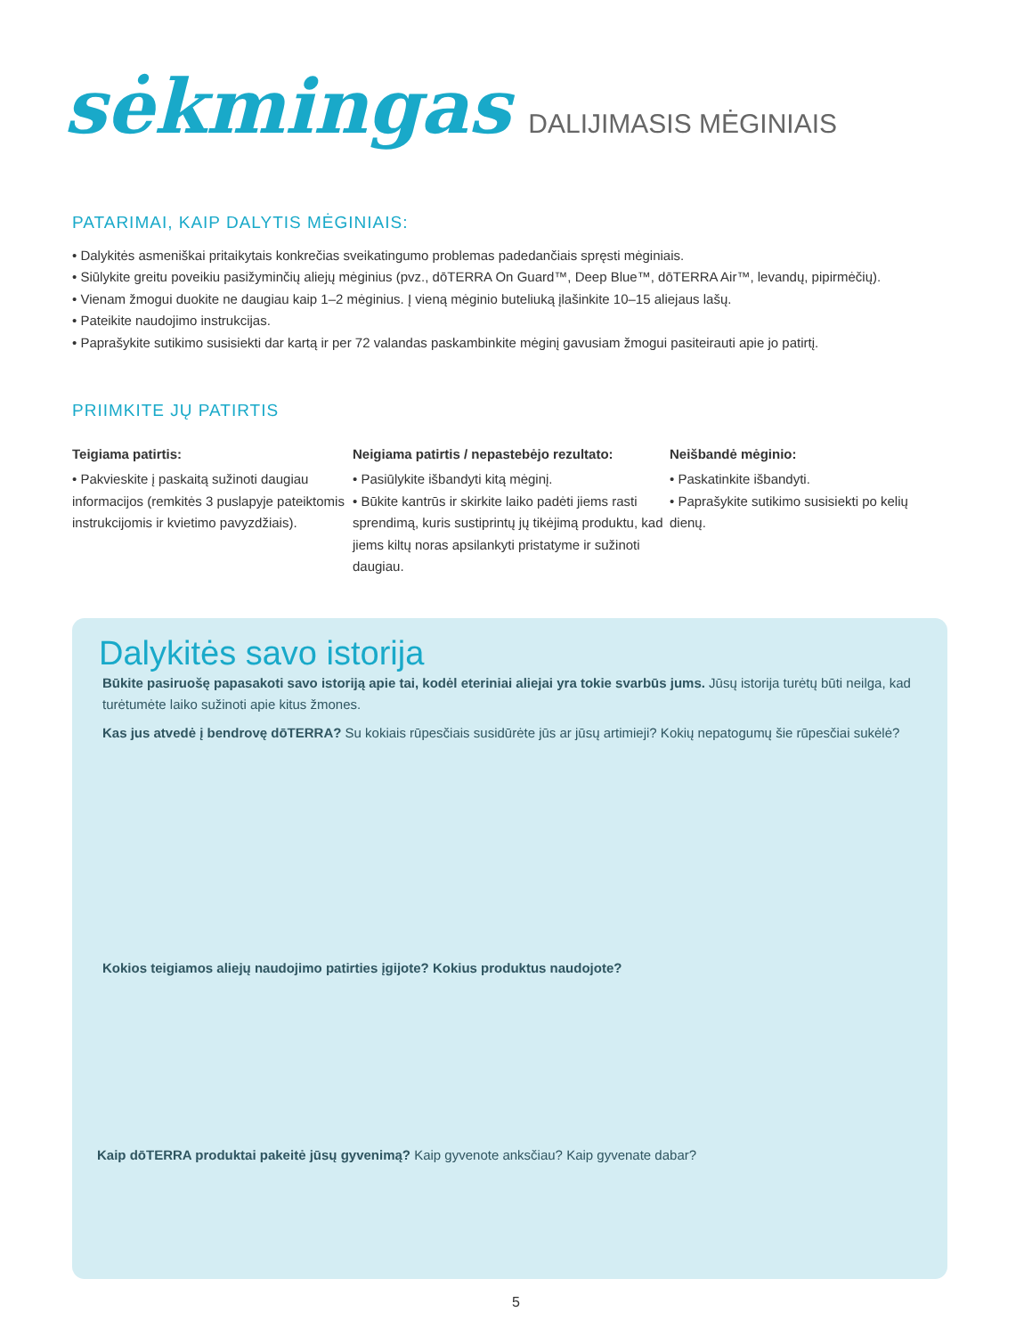sėkmingas DALIJIMASIS MĖGINIAIS
PATARIMAI, KAIP DALYTIS MĖGINIAIS:
• Dalykitės asmeniškai pritaikytais konkrečias sveikatingumo problemas padedančiais spręsti mėginiais.
• Siūlykite greitu poveikiu pasižyminčių aliejų mėginius (pvz., dōTERRA On Guard™, Deep Blue™, dōTERRA Air™, levandų, pipirmėčių).
• Vienam žmogui duokite ne daugiau kaip 1–2 mėginius. Į vieną mėginio buteliuką įlašinkite 10–15 aliejaus lašų.
• Pateikite naudojimo instrukcijas.
• Paprašykite sutikimo susisiekti dar kartą ir per 72 valandas paskambinkite mėginį gavusiam žmogui pasiteirauti apie jo patirtį.
PRIIMKITE JŲ PATIRTIS
Teigiama patirtis:
• Pakvieskite į paskaitą sužinoti daugiau informacijos (remkitės 3 puslapyje pateiktomis instrukcijomis ir kvietimo pavyzdžiais).
Neigiama patirtis / nepastebėjo rezultato:
• Pasiūlykite išbandyti kitą mėginį.
• Būkite kantrūs ir skirkite laiko padėti jiems rasti sprendimą, kuris sustiprintų jų tikėjimą produktu, kad jiems kiltų noras apsilankyti pristatyme ir sužinoti daugiau.
Neišbandė mėginio:
• Paskatinkite išbandyti.
• Paprašykite sutikimo susisiekti po kelių dienų.
Dalykitės savo istorija
Būkite pasiruošę papasakoti savo istoriją apie tai, kodėl eteriniai aliejai yra tokie svarbūs jums. Jūsų istorija turėtų būti neilga, kad turėtumėte laiko sužinoti apie kitus žmones.
Kas jus atvedė į bendrovę dōTERRA? Su kokiais rūpesčiais susidūrėte jūs ar jūsų artimieji? Kokių nepatogumų šie rūpesčiai sukėlė?
Kokios teigiamos aliejų naudojimo patirties įgijote? Kokius produktus naudojote?
Kaip dōTERRA produktai pakeitė jūsų gyvenimą? Kaip gyvenote anksčiau? Kaip gyvenate dabar?
5